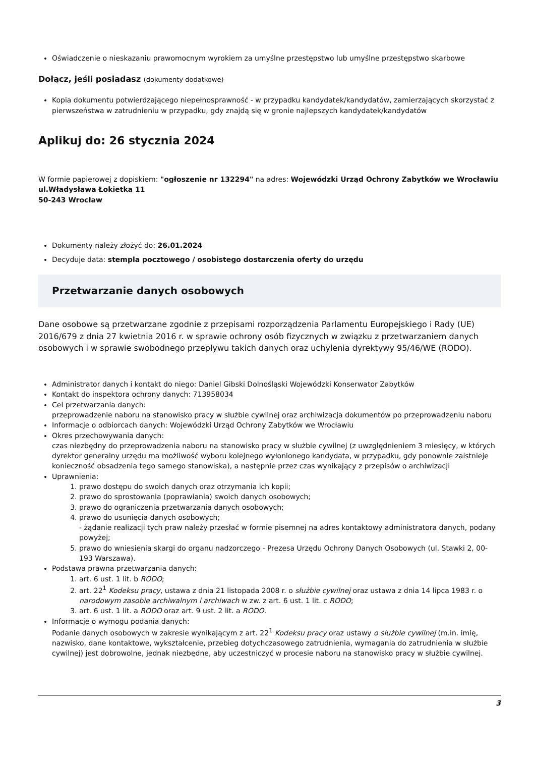Oświadczenie o nieskazaniu prawomocnym wyrokiem za umyślne przestępstwo lub umyślne przestępstwo skarbowe
Dołącz, jeśli posiadasz (dokumenty dodatkowe)
Kopia dokumentu potwierdzającego niepełnosprawność - w przypadku kandydatek/kandydatów, zamierzających skorzystać z pierwszeństwa w zatrudnieniu w przypadku, gdy znajdą się w gronie najlepszych kandydatek/kandydatów
Aplikuj do: 26 stycznia 2024
W formie papierowej z dopiskiem: "ogłoszenie nr 132294" na adres: Wojewódzki Urząd Ochrony Zabytków we Wrocławiu
ul.Władysława Łokietka 11
50-243 Wrocław
Dokumenty należy złożyć do: 26.01.2024
Decyduje data: stempla pocztowego / osobistego dostarczenia oferty do urzędu
Przetwarzanie danych osobowych
Dane osobowe są przetwarzane zgodnie z przepisami rozporządzenia Parlamentu Europejskiego i Rady (UE) 2016/679 z dnia 27 kwietnia 2016 r. w sprawie ochrony osób fizycznych w związku z przetwarzaniem danych osobowych i w sprawie swobodnego przepływu takich danych oraz uchylenia dyrektywy 95/46/WE (RODO).
Administrator danych i kontakt do niego: Daniel Gibski Dolnośląski Wojewódzki Konserwator Zabytków
Kontakt do inspektora ochrony danych: 713958034
Cel przetwarzania danych:
przeprowadzenie naboru na stanowisko pracy w służbie cywilnej oraz archiwizacja dokumentów po przeprowadzeniu naboru
Informacje o odbiorcach danych: Wojewódzki Urząd Ochrony Zabytków we Wrocławiu
Okres przechowywania danych:
czas niezbędny do przeprowadzenia naboru na stanowisko pracy w służbie cywilnej (z uwzględnieniem 3 miesięcy, w których dyrektor generalny urzędu ma możliwość wyboru kolejnego wyłonionego kandydata, w przypadku, gdy ponownie zaistnieje konieczność obsadzenia tego samego stanowiska), a następnie przez czas wynikający z przepisów o archiwizacji
Uprawnienia:
1. prawo dostępu do swoich danych oraz otrzymania ich kopii;
2. prawo do sprostowania (poprawiania) swoich danych osobowych;
3. prawo do ograniczenia przetwarzania danych osobowych;
4. prawo do usunięcia danych osobowych;
- żądanie realizacji tych praw należy przesłać w formie pisemnej na adres kontaktowy administratora danych, podany powyżej;
5. prawo do wniesienia skargi do organu nadzorczego - Prezesa Urzędu Ochrony Danych Osobowych (ul. Stawki 2, 00-193 Warszawa).
Podstawa prawna przetwarzania danych:
1. art. 6 ust. 1 lit. b RODO;
2. art. 22<sup>1</sup> Kodeksu pracy, ustawa z dnia 21 listopada 2008 r. o służbie cywilnej oraz ustawa z dnia 14 lipca 1983 r. o narodowym zasobie archiwalnym i archiwach w zw. z art. 6 ust. 1 lit. c RODO;
3. art. 6 ust. 1 lit. a RODO oraz art. 9 ust. 2 lit. a RODO.
Informacje o wymogu podania danych:
Podanie danych osobowych w zakresie wynikającym z art. 22<sup>1</sup> Kodeksu pracy oraz ustawy o służbie cywilnej (m.in. imię, nazwisko, dane kontaktowe, wykształcenie, przebieg dotychczasowego zatrudnienia, wymagania do zatrudnienia w służbie cywilnej) jest dobrowolne, jednak niezbędne, aby uczestniczyć w procesie naboru na stanowisko pracy w służbie cywilnej.
3